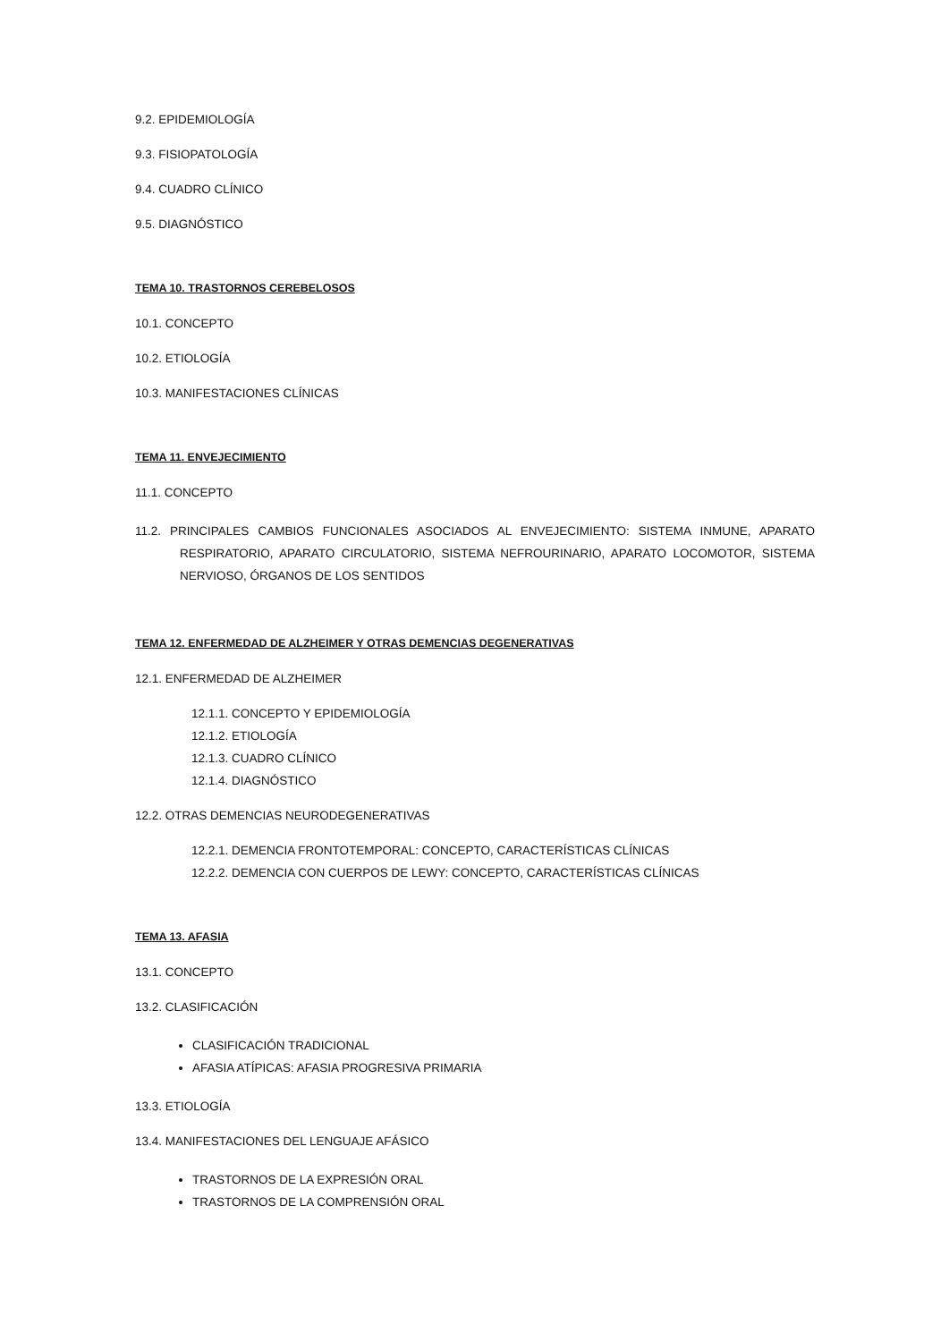9.2. EPIDEMIOLOGÍA
9.3. FISIOPATOLOGÍA
9.4. CUADRO CLÍNICO
9.5. DIAGNÓSTICO
TEMA 10. TRASTORNOS CEREBELOSOS
10.1. CONCEPTO
10.2. ETIOLOGÍA
10.3. MANIFESTACIONES CLÍNICAS
TEMA 11. ENVEJECIMIENTO
11.1. CONCEPTO
11.2. PRINCIPALES CAMBIOS FUNCIONALES ASOCIADOS AL ENVEJECIMIENTO: SISTEMA INMUNE, APARATO RESPIRATORIO, APARATO CIRCULATORIO, SISTEMA NEFROURINARIO, APARATO LOCOMOTOR, SISTEMA NERVIOSO, ÓRGANOS DE LOS SENTIDOS
TEMA 12. ENFERMEDAD DE ALZHEIMER Y OTRAS DEMENCIAS DEGENERATIVAS
12.1. ENFERMEDAD DE ALZHEIMER
12.1.1. CONCEPTO Y EPIDEMIOLOGÍA
12.1.2. ETIOLOGÍA
12.1.3. CUADRO CLÍNICO
12.1.4. DIAGNÓSTICO
12.2. OTRAS DEMENCIAS NEURODEGENERATIVAS
12.2.1. DEMENCIA FRONTOTEMPORAL: CONCEPTO, CARACTERÍSTICAS CLÍNICAS
12.2.2. DEMENCIA CON CUERPOS DE LEWY: CONCEPTO, CARACTERÍSTICAS CLÍNICAS
TEMA 13. AFASIA
13.1. CONCEPTO
13.2. CLASIFICACIÓN
CLASIFICACIÓN TRADICIONAL
AFASIA ATÍPICAS: AFASIA PROGRESIVA PRIMARIA
13.3. ETIOLOGÍA
13.4. MANIFESTACIONES DEL LENGUAJE AFÁSICO
TRASTORNOS DE LA EXPRESIÓN ORAL
TRASTORNOS DE LA COMPRENSIÓN ORAL